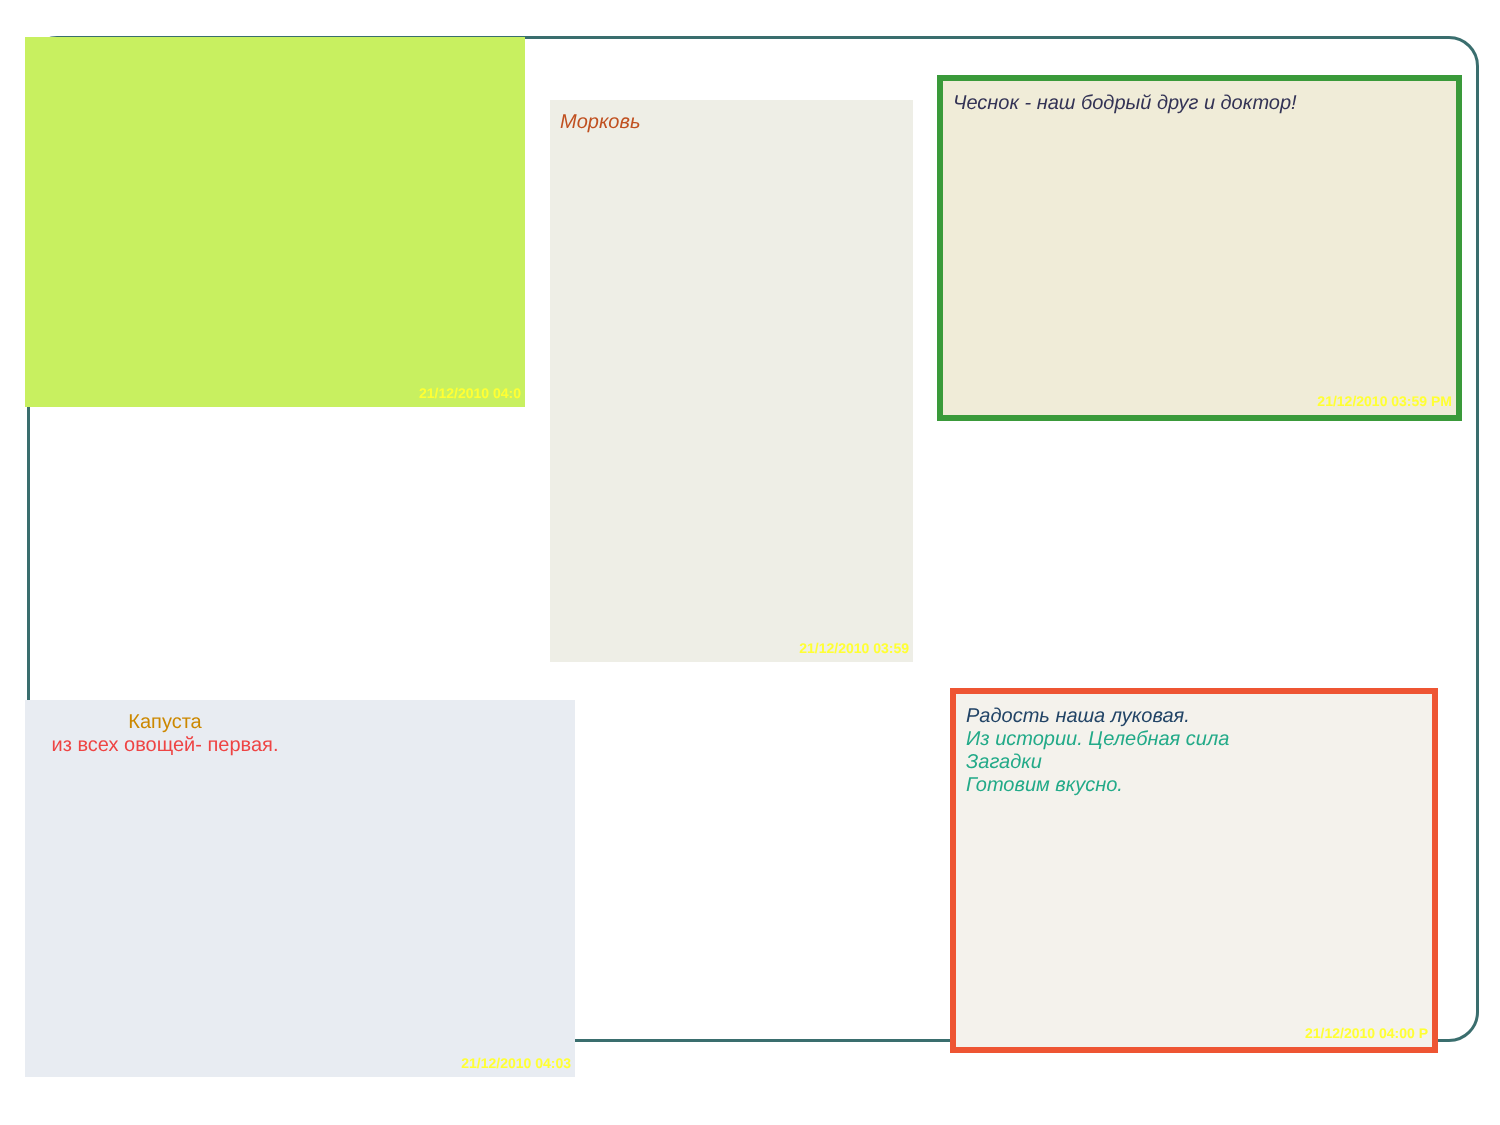21/12/2010 04:0
Морковь
21/12/2010 03:59
Чеснок - наш бодрый друг и доктор!
21/12/2010 03:59 PM
Капуста
из всех овощей- первая.
21/12/2010 04:03
Радость наша луковая.
Из истории. Целебная сила
Загадки
Готовим вкусно.
21/12/2010 04:00 P